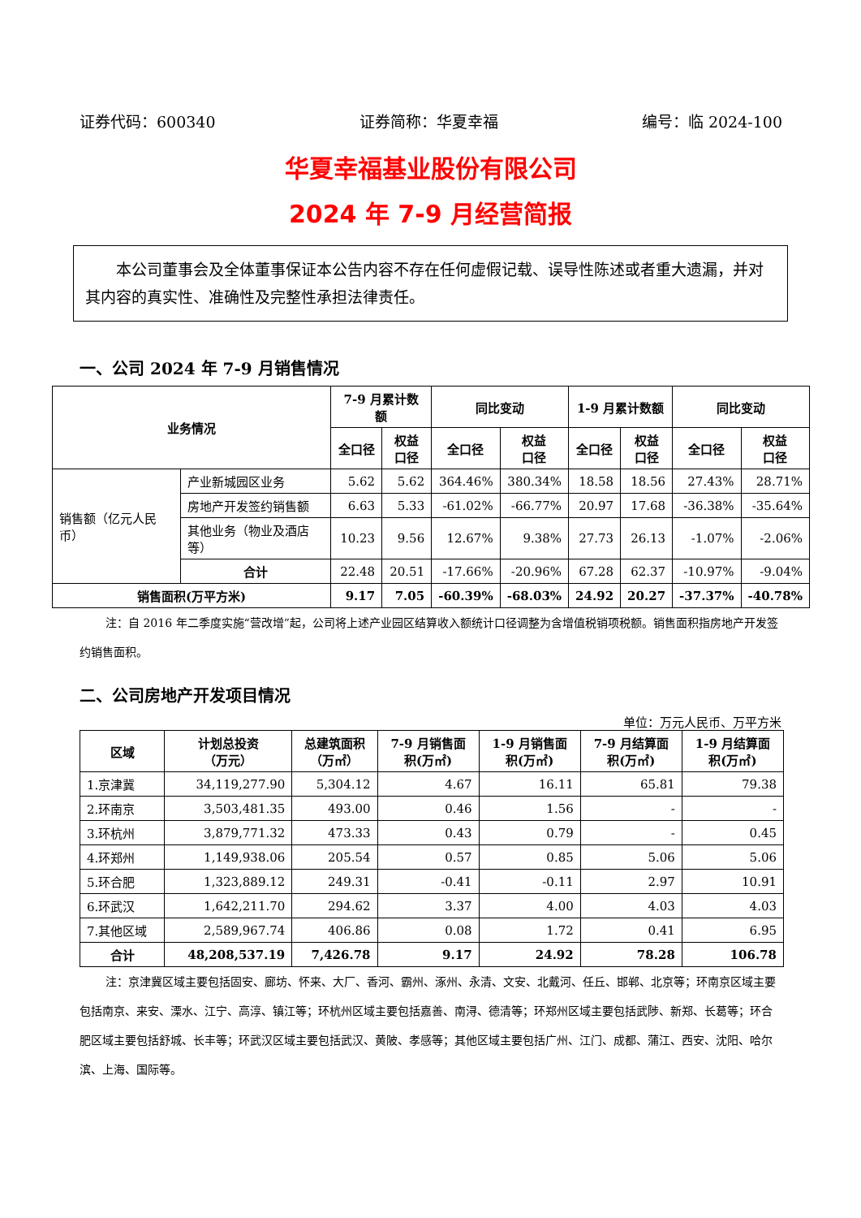证券代码：600340 证券简称：华夏幸福 编号：临 2024-100
华夏幸福基业股份有限公司
2024 年 7-9 月经营简报
  本公司董事会及全体董事保证本公告内容不存在任何虚假记载、误导性陈述或者重大遗漏，并对其内容的真实性、准确性及完整性承担法律责任。
一、公司 2024 年 7-9 月销售情况
| 业务情况 | | 7-9 月累计数额 | | 同比变动 | | 1-9 月累计数额 | | 同比变动 | |
| --- | --- | --- | --- | --- | --- | --- | --- | --- | --- |
| | | 全口径 | 权益 口径 | 全口径 | 权益 口径 | 全口径 | 权益 口径 | 全口径 | 权益 口径 |
| 销售额（亿元人民币） | 产业新城园区业务 | 5.62 | 5.62 | 364.46% | 380.34% | 18.58 | 18.56 | 27.43% | 28.71% |
| | 房地产开发签约销售额 | 6.63 | 5.33 | -61.02% | -66.77% | 20.97 | 17.68 | -36.38% | -35.64% |
| | 其他业务（物业及酒店等） | 10.23 | 9.56 | 12.67% | 9.38% | 27.73 | 26.13 | -1.07% | -2.06% |
| | 合计 | 22.48 | 20.51 | -17.66% | -20.96% | 67.28 | 62.37 | -10.97% | -9.04% |
| 销售面积(万平方米) | | 9.17 | 7.05 | -60.39% | -68.03% | 24.92 | 20.27 | -37.37% | -40.78% |
注：自 2016 年二季度实施“营改增”起，公司将上述产业园区结算收入额统计口径调整为含增值税销项税额。销售面积指房地产开发签约销售面积。
二、公司房地产开发项目情况
单位：万元人民币、万平方米
| 区域 | 计划总投资 （万元） | 总建筑面积 （万㎡） | 7-9 月销售面 积(万㎡) | 1-9 月销售面 积(万㎡) | 7-9 月结算面 积(万㎡) | 1-9 月结算面 积(万㎡) |
| --- | --- | --- | --- | --- | --- | --- |
| 1.京津冀 | 34,119,277.90 | 5,304.12 | 4.67 | 16.11 | 65.81 | 79.38 |
| 2.环南京 | 3,503,481.35 | 493.00 | 0.46 | 1.56 | - | - |
| 3.环杭州 | 3,879,771.32 | 473.33 | 0.43 | 0.79 | - | 0.45 |
| 4.环郑州 | 1,149,938.06 | 205.54 | 0.57 | 0.85 | 5.06 | 5.06 |
| 5.环合肥 | 1,323,889.12 | 249.31 | -0.41 | -0.11 | 2.97 | 10.91 |
| 6.环武汉 | 1,642,211.70 | 294.62 | 3.37 | 4.00 | 4.03 | 4.03 |
| 7.其他区域 | 2,589,967.74 | 406.86 | 0.08 | 1.72 | 0.41 | 6.95 |
| 合计 | 48,208,537.19 | 7,426.78 | 9.17 | 24.92 | 78.28 | 106.78 |
注：京津冀区域主要包括固安、廊坊、怀来、大厂、香河、霸州、涿州、永清、文安、北戴河、任丘、邯郸、北京等；环南京区域主要包括南京、来安、溧水、江宁、高淳、镇江等；环杭州区域主要包括嘉善、南浔、德清等；环郑州区域主要包括武陟、新郑、长葛等；环合肥区域主要包括舒城、长丰等；环武汉区域主要包括武汉、黄陂、孝感等；其他区域主要包括广州、江门、成都、蒲江、西安、沈阳、哈尔滨、上海、国际等。